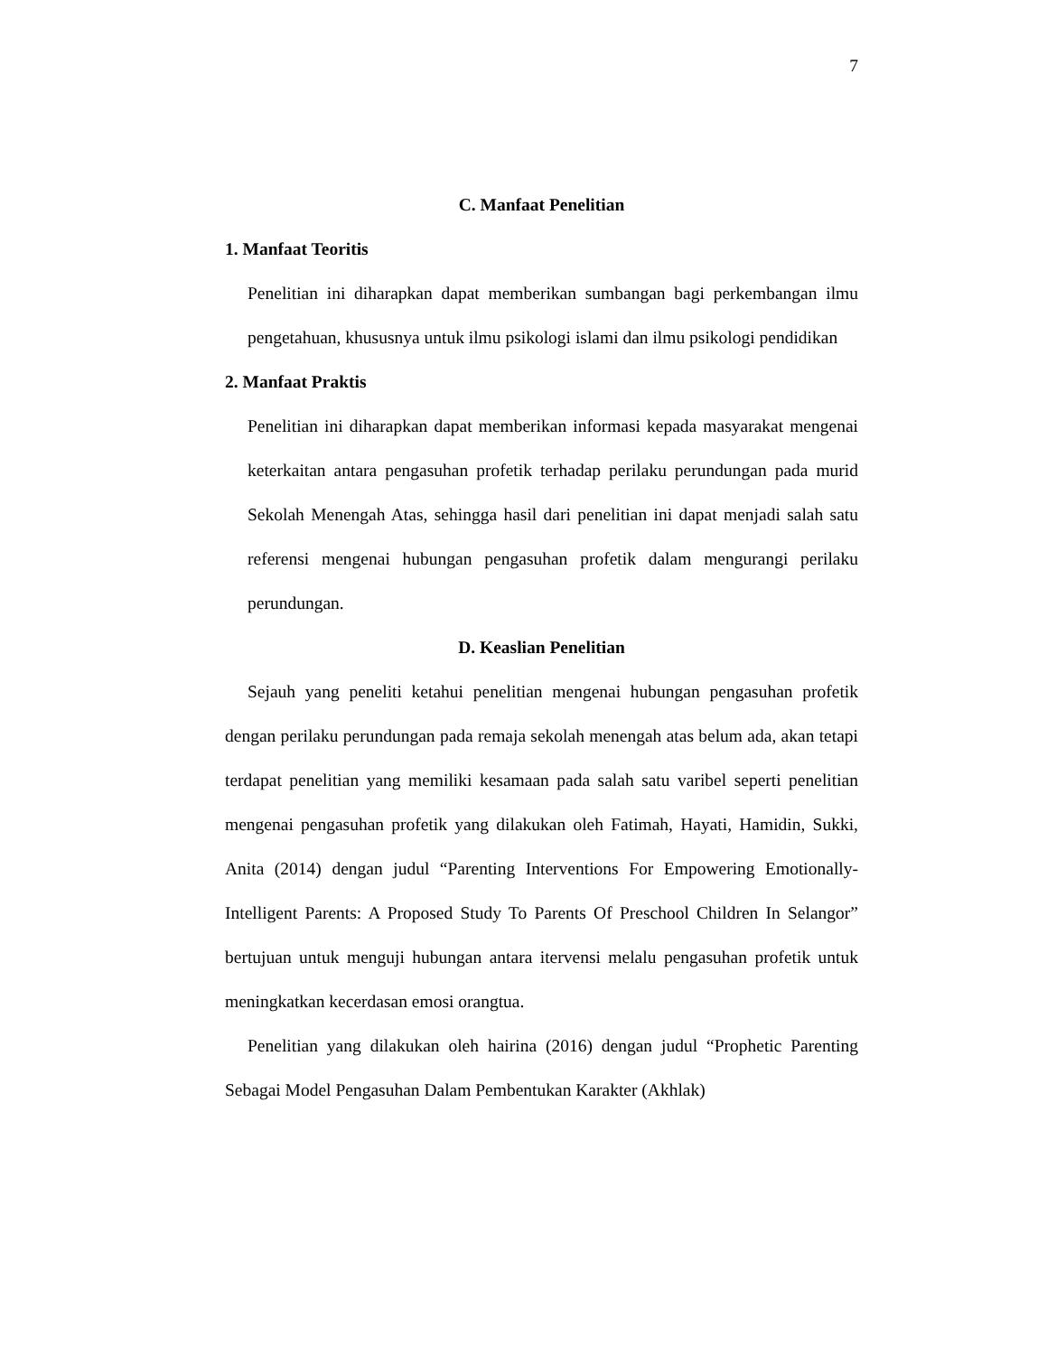7
C. Manfaat Penelitian
1. Manfaat Teoritis
Penelitian ini diharapkan dapat memberikan sumbangan bagi perkembangan ilmu pengetahuan, khususnya untuk ilmu psikologi islami dan ilmu psikologi pendidikan
2. Manfaat Praktis
Penelitian ini diharapkan dapat memberikan informasi kepada masyarakat mengenai keterkaitan antara pengasuhan profetik terhadap perilaku perundungan pada murid Sekolah Menengah Atas, sehingga hasil dari penelitian ini dapat menjadi salah satu referensi mengenai hubungan pengasuhan profetik dalam mengurangi perilaku perundungan.
D. Keaslian Penelitian
Sejauh yang peneliti ketahui penelitian mengenai hubungan pengasuhan profetik dengan perilaku perundungan pada remaja sekolah menengah atas belum ada, akan tetapi terdapat penelitian yang memiliki kesamaan pada salah satu varibel seperti penelitian mengenai pengasuhan profetik yang dilakukan oleh Fatimah, Hayati, Hamidin, Sukki, Anita (2014) dengan judul “Parenting Interventions For Empowering Emotionally-Intelligent Parents: A Proposed Study To Parents Of Preschool Children In Selangor” bertujuan untuk menguji hubungan antara itervensi melalu pengasuhan profetik untuk meningkatkan kecerdasan emosi orangtua.
Penelitian yang dilakukan oleh hairina (2016) dengan judul “Prophetic Parenting Sebagai Model Pengasuhan Dalam Pembentukan Karakter (Akhlak)